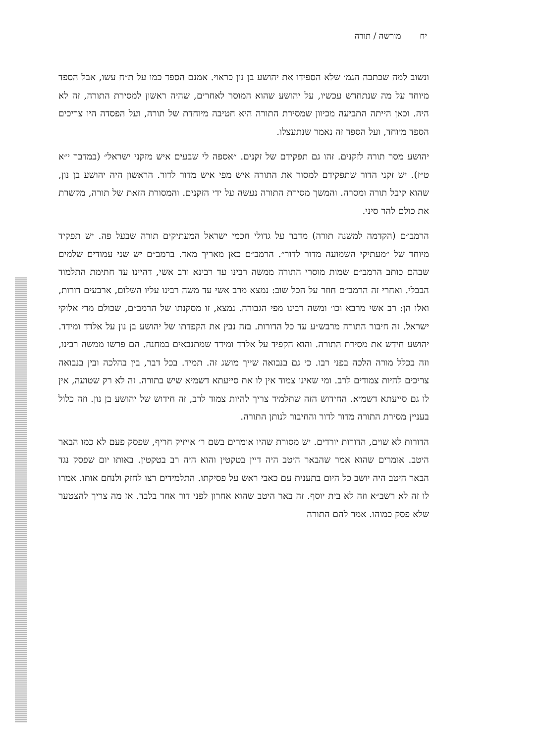יחמורשה / תורה
ונשוב למה שכתבה הגמ׳ שלא הספידו את יהושע בן נון כראוי. אמנם הספד כמו על ת״ח עשו, אבל הספד מיוחד על מה שנתחדש עכשיו, על יהושע שהוא המוסר לאחרים, שהיה ראשון למסירת התורה, זה לא היה. וכאן הייתה התביעה מכיוון שמסירת התורה היא חטיבה מיוחדת של תורה, ועל הפסדה היו צריכים הספד מיוחד, ועל הספד זה נאמר שנתעצלו.
יהושע מסר תורה לזקנים. זהו גם תפקידם של זקנים. ״אספה לי שבעים איש מזקני ישראל״ (במדבר י״א ט״ז). יש זקני הדור שתפקידם למסור את התורה איש מפי איש מדור לדור. הראשון היה יהושע בן נון, שהוא קיבל תורה ומסרה. והמשך מסירת התורה נעשה על ידי הזקנים. והמסורת הזאת של תורה, מקשרת את כולם להר סיני.
הרמב״ם (הקדמה למשנה תורה) מדבר על גדולי חכמי ישראל המעתיקים תורה שבעל פה. יש תפקיד מיוחד של ״מעתיקי השמועה מדור לדור״. הרמב״ם כאן מאריך מאד. ברמב״ם יש שני עמודים שלמים שבהם כותב הרמב״ם שמות מוסרי התורה ממשה רבינו עד רבינא ורב אשי, דהיינו עד חתימת התלמוד הבבלי. ואחרי זה הרמב״ם חוזר על הכל שוב: נמצא מרב אשי עד משה רבינו עליו השלום, ארבעים דורות, ואלו הן: רב אשי מרבא וכו׳ ומשה רבינו מפי הגבורה. נמצא, זו מסקנתו של הרמב״ם, שכולם מדי אלוקי ישראל. זה חיבור התורה מרבש״ע עד כל הדורות. בזה נבין את הקפדתו של יהושע בן נון על אלדד ומידד. יהושע חידש את מסירת התורה. והוא הקפיד על אלדד ומידד שמתנבאים במחנה. הם פרשו ממשה רבינו, וזה בכלל מורה הלכה בפני רבו. כי גם בנבואה שייך מושג זה. תמיד. בכל דבר, בין בהלכה ובין בנבואה צריכים להיות צמודים לרב. ומי שאינו צמוד אין לו את סייעתא דשמיא שיש בתורה. זה לא רק שטועה, אין לו גם סייעתא דשמיא. החידוש הזה שתלמיד צריך להיות צמוד לרב, זה חידוש של יהושע בן נון. וזה כלול בעניין מסירת התורה מדור לדור והחיבור לנותן התורה.
הדורות לא שוים, הדורות יורדים. יש מסורת שהיו אומרים בשם ר׳ אייזיק חריף, שפסק פעם לא כמו הבאר היטב. אומרים שהוא אמר שהבאר היטב היה דיין בטקטין והוא היה רב בטקטין. באותו יום שפסק נגד הבאר היטב היה יושב כל היום בתענית עם כאבי ראש על פסיקתו. התלמידים רצו לחזק ולנחם אותו. אמרו לו זה לא רשב״א וזה לא בית יוסף. זה באר היטב שהוא אחרון לפני דור אחד בלבד. אז מה צריך להצטער שלא פסק כמוהו. אמר להם התורה